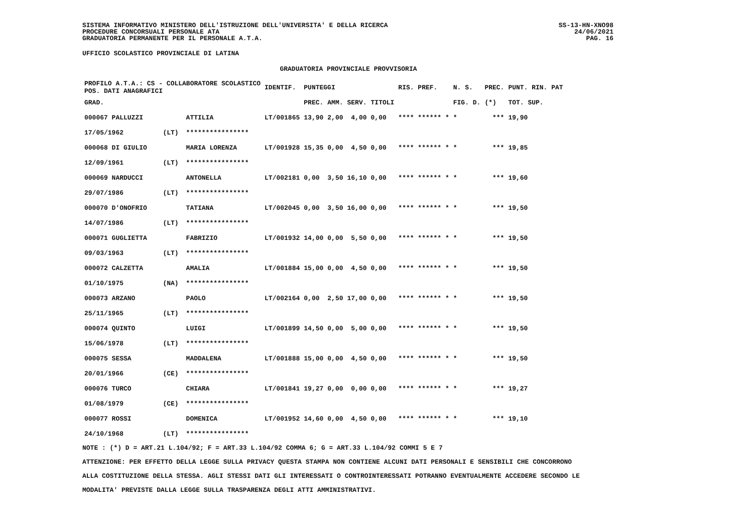SISTEMA INFORMATIVO MINISTERO DELL'ISTRUZIONE DELL'UNIVERSITA' E DELLA RICERCA
PROCEDURE CONCORSUALI PERSONALE ATA
GRADUATORIA PERMANENTE PER IL PERSONALE A.T.A.
SS-13-HN-XNO98
24/06/2021
PAG. 16
UFFICIO SCOLASTICO PROVINCIALE DI LATINA
GRADUATORIA PROVINCIALE PROVVISORIA
| PROFILO A.T.A.: CS - COLLABORATORE SCOLASTICO POS. DATI ANAGRAFICI | | | IDENTIF. | PUNTEGGI | | | | RIS. PREF. | N. S. | PREC. | PUNT. RIN. PAT |
| --- | --- | --- | --- | --- | --- | --- | --- | --- | --- | --- | --- |
| GRAD. | | | | PREC. | AMM. | SERV. | TITOLI | | FIG. D. | (*) | TOT. SUP. |
| 000067 PALLUZZI | | ATTILIA | LT/001865 | 13,90 | 2,00 | 4,00 | 0,00 | **** ****** * | * | *** | 19,90 |
| 17/05/1962 | (LT) | **************** | | | | | | | | | |
| 000068 DI GIULIO | | MARIA LORENZA | LT/001928 | 15,35 | 0,00 | 4,50 | 0,00 | **** ****** * | * | *** | 19,85 |
| 12/09/1961 | (LT) | **************** | | | | | | | | | |
| 000069 NARDUCCI | | ANTONELLA | LT/002181 | 0,00 | 3,50 | 16,10 | 0,00 | **** ****** * | * | *** | 19,60 |
| 29/07/1986 | (LT) | **************** | | | | | | | | | |
| 000070 D'ONOFRIO | | TATIANA | LT/002045 | 0,00 | 3,50 | 16,00 | 0,00 | **** ****** * | * | *** | 19,50 |
| 14/07/1986 | (LT) | **************** | | | | | | | | | |
| 000071 GUGLIETTA | | FABRIZIO | LT/001932 | 14,00 | 0,00 | 5,50 | 0,00 | **** ****** * | * | *** | 19,50 |
| 09/03/1963 | (LT) | **************** | | | | | | | | | |
| 000072 CALZETTA | | AMALIA | LT/001884 | 15,00 | 0,00 | 4,50 | 0,00 | **** ****** * | * | *** | 19,50 |
| 01/10/1975 | (NA) | **************** | | | | | | | | | |
| 000073 ARZANO | | PAOLO | LT/002164 | 0,00 | 2,50 | 17,00 | 0,00 | **** ****** * | * | *** | 19,50 |
| 25/11/1965 | (LT) | **************** | | | | | | | | | |
| 000074 QUINTO | | LUIGI | LT/001899 | 14,50 | 0,00 | 5,00 | 0,00 | **** ****** * | * | *** | 19,50 |
| 15/06/1978 | (LT) | **************** | | | | | | | | | |
| 000075 SESSA | | MADDALENA | LT/001888 | 15,00 | 0,00 | 4,50 | 0,00 | **** ****** * | * | *** | 19,50 |
| 20/01/1966 | (CE) | **************** | | | | | | | | | |
| 000076 TURCO | | CHIARA | LT/001841 | 19,27 | 0,00 | 0,00 | 0,00 | **** ****** * | * | *** | 19,27 |
| 01/08/1979 | (CE) | **************** | | | | | | | | | |
| 000077 ROSSI | | DOMENICA | LT/001952 | 14,60 | 0,00 | 4,50 | 0,00 | **** ****** * | * | *** | 19,10 |
| 24/10/1968 | (LT) | **************** | | | | | | | | | |
NOTE : (*) D = ART.21 L.104/92; F = ART.33 L.104/92 COMMA 6; G = ART.33 L.104/92 COMMI 5 E 7
ATTENZIONE: PER EFFETTO DELLA LEGGE SULLA PRIVACY QUESTA STAMPA NON CONTIENE ALCUNI DATI PERSONALI E SENSIBILI CHE CONCORRONO
ALLA COSTITUZIONE DELLA STESSA. AGLI STESSI DATI GLI INTERESSATI O CONTROINTERESSATI POTRANNO EVENTUALMENTE ACCEDERE SECONDO LE
MODALITA' PREVISTE DALLA LEGGE SULLA TRASPARENZA DEGLI ATTI AMMINISTRATIVI.